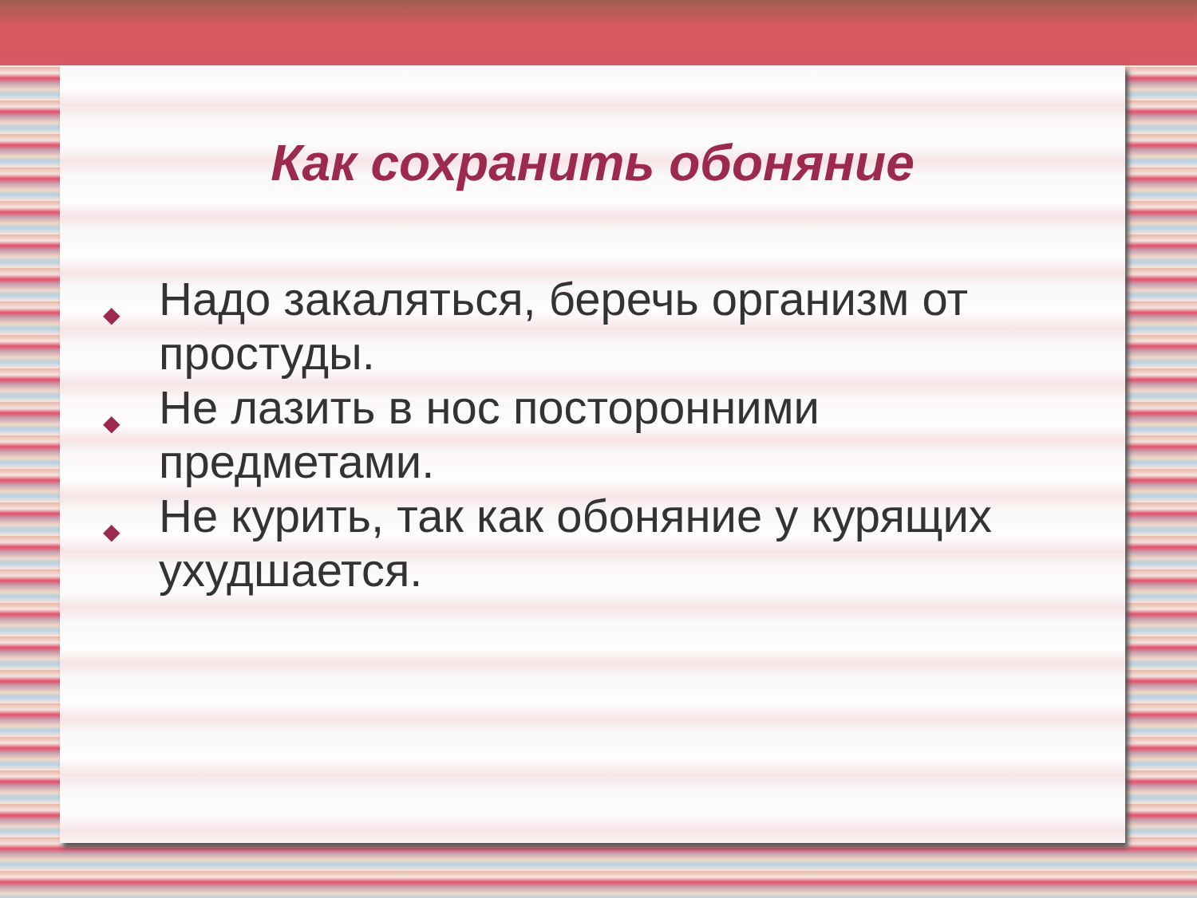Как сохранить обоняние
◆ Надо закаляться, беречь организм от простуды.
◆ Не лазить в нос посторонними предметами.
◆ Не курить, так как обоняние у курящих ухудшается.